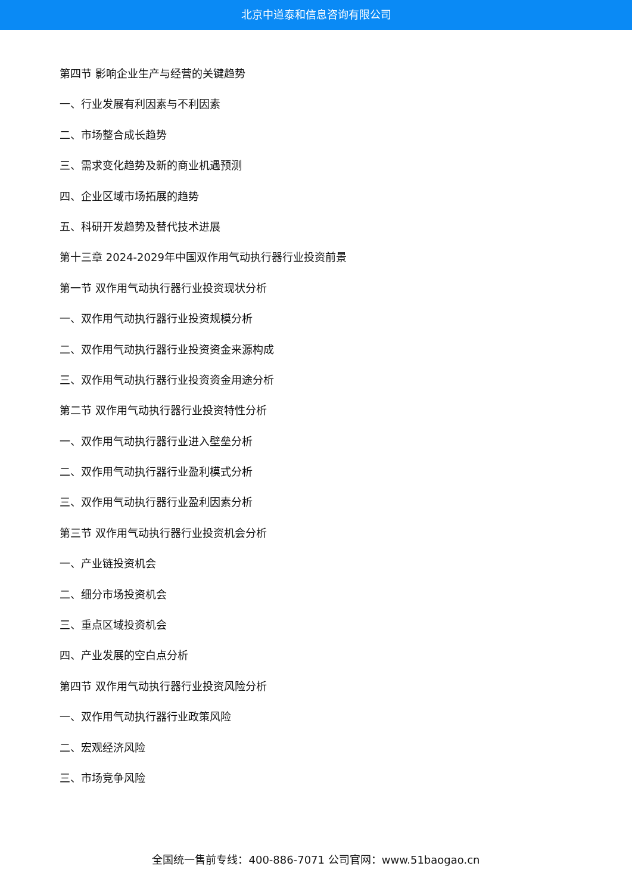北京中道泰和信息咨询有限公司
第四节 影响企业生产与经营的关键趋势
一、行业发展有利因素与不利因素
二、市场整合成长趋势
三、需求变化趋势及新的商业机遇预测
四、企业区域市场拓展的趋势
五、科研开发趋势及替代技术进展
第十三章 2024-2029年中国双作用气动执行器行业投资前景
第一节 双作用气动执行器行业投资现状分析
一、双作用气动执行器行业投资规模分析
二、双作用气动执行器行业投资资金来源构成
三、双作用气动执行器行业投资资金用途分析
第二节 双作用气动执行器行业投资特性分析
一、双作用气动执行器行业进入壁垒分析
二、双作用气动执行器行业盈利模式分析
三、双作用气动执行器行业盈利因素分析
第三节 双作用气动执行器行业投资机会分析
一、产业链投资机会
二、细分市场投资机会
三、重点区域投资机会
四、产业发展的空白点分析
第四节 双作用气动执行器行业投资风险分析
一、双作用气动执行器行业政策风险
二、宏观经济风险
三、市场竞争风险
全国统一售前专线：400-886-7071 公司官网：www.51baogao.cn